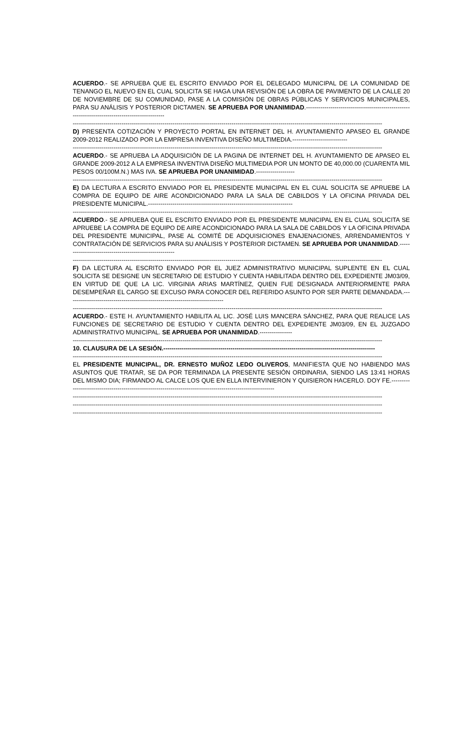ACUERDO.- SE APRUEBA QUE EL ESCRITO ENVIADO POR EL DELEGADO MUNICIPAL DE LA COMUNIDAD DE TENANGO EL NUEVO EN EL CUAL SOLICITA SE HAGA UNA REVISIÓN DE LA OBRA DE PAVIMENTO DE LA CALLE 20 DE NOVIEMBRE DE SU COMUNIDAD, PASE A LA COMISIÓN DE OBRAS PÚBLICAS Y SERVICIOS MUNICIPALES, PARA SU ANÁLISIS Y POSTERIOR DICTAMEN. SE APRUEBA POR UNANIMIDAD.------------------------------------------------------------------------------------------------
--------------------------------------------------------------------------------------------------------------------------------------------------------
D) PRESENTA COTIZACIÓN Y PROYECTO PORTAL EN INTERNET DEL H. AYUNTAMIENTO APASEO EL GRANDE 2009-2012 REALIZADO POR LA EMPRESA INVENTIVA DISEÑO MULTIMEDIA.---------------------------
--------------------------------------------------------------------------------------------------------------------------------------------------------
ACUERDO.- SE APRUEBA LA ADQUISICIÓN DE LA PAGINA DE INTERNET DEL H. AYUNTAMIENTO DE APASEO EL GRANDE 2009-2012 A LA EMPRESA INVENTIVA DISEÑO MULTIMEDIA POR UN MONTO DE 40,000.00 (CUARENTA MIL PESOS 00/100M.N.) MAS IVA. SE APRUEBA POR UNANIMIDAD.-------------------
--------------------------------------------------------------------------------------------------------------------------------------------------------
E) DA LECTURA A ESCRITO ENVIADO POR EL PRESIDENTE MUNICIPAL EN EL CUAL SOLICITA SE APRUEBE LA COMPRA DE EQUIPO DE AIRE ACONDICIONADO PARA LA SALA DE CABILDOS Y LA OFICINA PRIVADA DEL PRESIDENTE MUNICIPAL.-----------------------------------------------------------------------
--------------------------------------------------------------------------------------------------------------------------------------------------------
ACUERDO.- SE APRUEBA QUE EL ESCRITO ENVIADO POR EL PRESIDENTE MUNICIPAL EN EL CUAL SOLICITA SE APRUEBE LA COMPRA DE EQUIPO DE AIRE ACONDICIONADO PARA LA SALA DE CABILDOS Y LA OFICINA PRIVADA DEL PRESIDENTE MUNICIPAL, PASE AL COMITÉ DE ADQUISICIONES ENAJENACIONES, ARRENDAMIENTOS Y CONTRATACIÓN DE SERVICIOS PARA SU ANÁLISIS Y POSTERIOR DICTAMEN. SE APRUEBA POR UNANIMIDAD.-------------------------------------------------------
--------------------------------------------------------------------------------------------------------------------------------------------------------
F) DA LECTURA AL ESCRITO ENVIADO POR EL JUEZ ADMINISTRATIVO MUNICIPAL SUPLENTE EN EL CUAL SOLICITA SE DESIGNE UN SECRETARIO DE ESTUDIO Y CUENTA HABILITADA DENTRO DEL EXPEDIENTE JM03/09, EN VIRTUD DE QUE LA LIC. VIRGINIA ARIAS MARTÍNEZ, QUIEN FUE DESIGNADA ANTERIORMENTE PARA DESEMPEÑAR EL CARGO SE EXCUSO PARA CONOCER DEL REFERIDO ASUNTO POR SER PARTE DEMANDADA.-----------------------------------------------------------------------------
--------------------------------------------------------------------------------------------------------------------------------------------------------
ACUERDO.- ESTE H. AYUNTAMIENTO HABILITA AL LIC. JOSÉ LUIS MANCERA SÁNCHEZ, PARA QUE REALICE LAS FUNCIONES DE SECRETARIO DE ESTUDIO Y CUENTA DENTRO DEL EXPEDIENTE JM03/09, EN EL JUZGADO ADMINISTRATIVO MUNICIPAL. SE APRUEBA POR UNANIMIDAD.----------------
--------------------------------------------------------------------------------------------------------------------------------------------------------
10. CLAUSURA DE LA SESIÓN.--------------------------------------------------------------------------------------------------------
--------------------------------------------------------------------------------------------------------------------------------------------------------
EL PRESIDENTE MUNICIPAL, DR. ERNESTO MUÑOZ LEDO OLIVEROS, MANIFIESTA QUE NO HABIENDO MAS ASUNTOS QUE TRATAR, SE DA POR TERMINADA LA PRESENTE SESIÓN ORDINARIA, SIENDO LAS 13:41 HORAS DEL MISMO DIA; FIRMANDO AL CALCE LOS QUE EN ELLA INTERVINIERON Y QUISIERON HACERLO. DOY FE.------------------------------------------------------------------------------------------------------------
--------------------------------------------------------------------------------------------------------------------------------------------------------
--------------------------------------------------------------------------------------------------------------------------------------------------------
--------------------------------------------------------------------------------------------------------------------------------------------------------